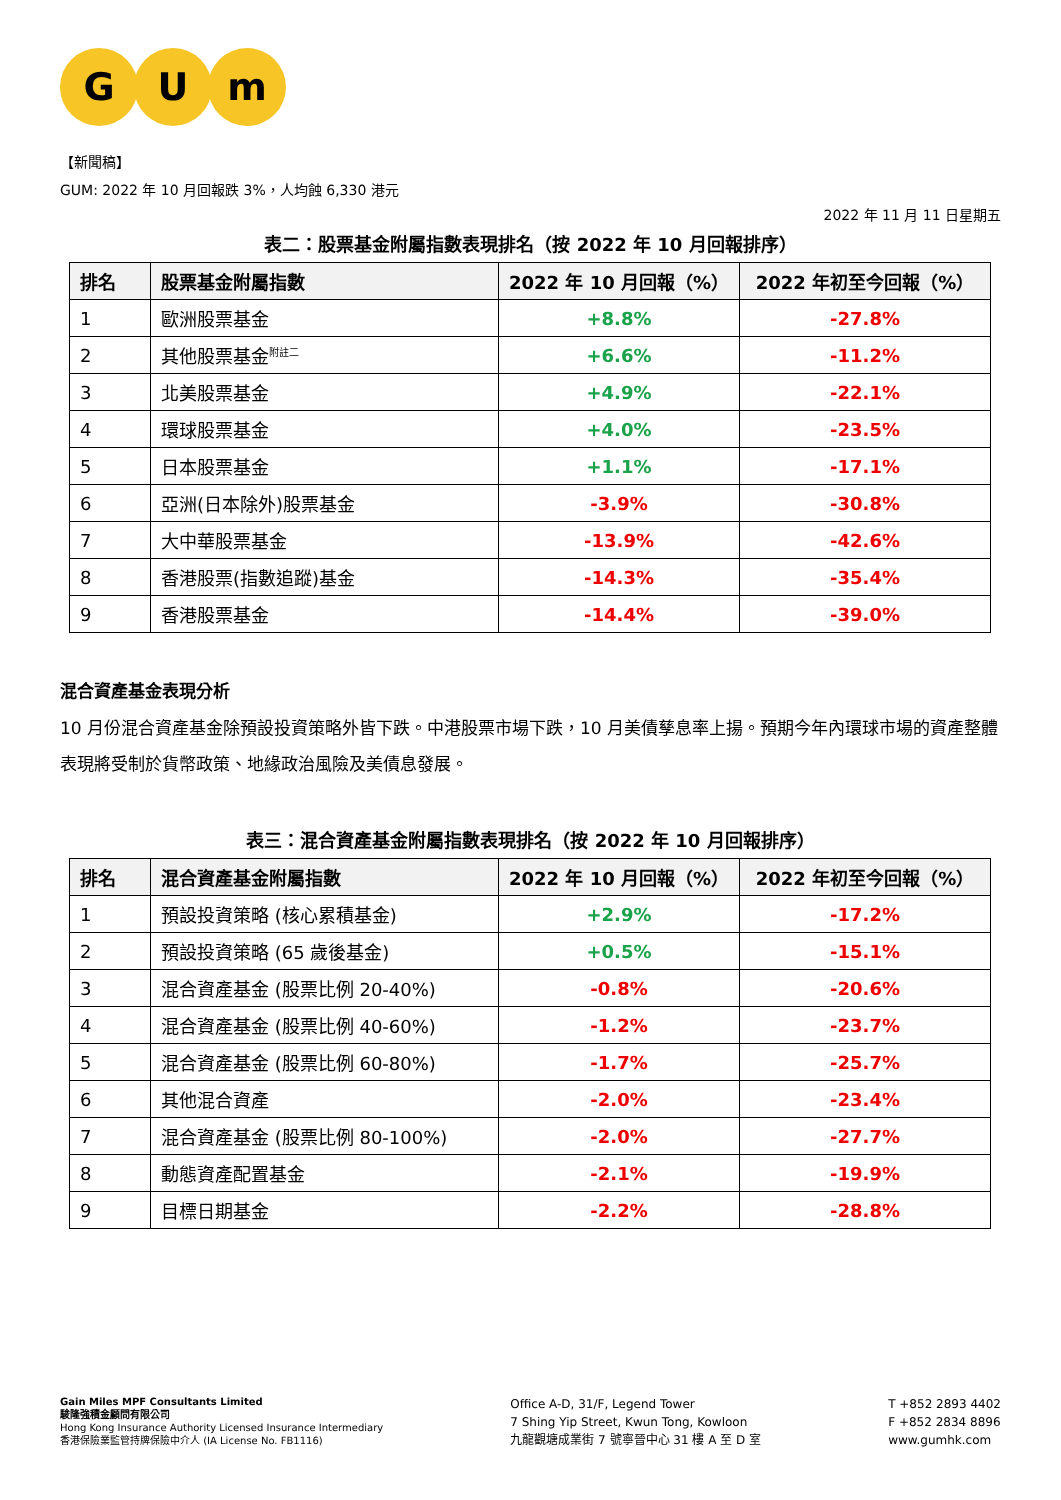G U m
【新聞稿】
GUM: 2022 年 10 月回報跌 3%，人均蝕 6,330 港元
2022 年 11 月 11 日星期五
表二：股票基金附屬指數表現排名（按 2022 年 10 月回報排序）
| 排名 | 股票基金附屬指數 | 2022 年 10 月回報（%） | 2022 年初至今回報（%） |
| --- | --- | --- | --- |
| 1 | 歐洲股票基金 | +8.8% | -27.8% |
| 2 | 其他股票基金<sup>附註二</sup> | +6.6% | -11.2% |
| 3 | 北美股票基金 | +4.9% | -22.1% |
| 4 | 環球股票基金 | +4.0% | -23.5% |
| 5 | 日本股票基金 | +1.1% | -17.1% |
| 6 | 亞洲(日本除外)股票基金 | -3.9% | -30.8% |
| 7 | 大中華股票基金 | -13.9% | -42.6% |
| 8 | 香港股票(指數追蹤)基金 | -14.3% | -35.4% |
| 9 | 香港股票基金 | -14.4% | -39.0% |
混合資產基金表現分析
10 月份混合資產基金除預設投資策略外皆下跌。中港股票市場下跌，10 月美債孳息率上揚。預期今年內環球市場的資產整體表現將受制於貨幣政策、地緣政治風險及美債息發展。
表三：混合資產基金附屬指數表現排名（按 2022 年 10 月回報排序）
| 排名 | 混合資產基金附屬指數 | 2022 年 10 月回報（%） | 2022 年初至今回報（%） |
| --- | --- | --- | --- |
| 1 | 預設投資策略 (核心累積基金) | +2.9% | -17.2% |
| 2 | 預設投資策略 (65 歲後基金) | +0.5% | -15.1% |
| 3 | 混合資產基金 (股票比例 20-40%) | -0.8% | -20.6% |
| 4 | 混合資產基金 (股票比例 40-60%) | -1.2% | -23.7% |
| 5 | 混合資產基金 (股票比例 60-80%) | -1.7% | -25.7% |
| 6 | 其他混合資產 | -2.0% | -23.4% |
| 7 | 混合資產基金 (股票比例 80-100%) | -2.0% | -27.7% |
| 8 | 動態資產配置基金 | -2.1% | -19.9% |
| 9 | 目標日期基金 | -2.2% | -28.8% |
Gain Miles MPF Consultants Limited
駿隆強積金顧問有限公司
Hong Kong Insurance Authority Licensed Insurance Intermediary
香港保險業監管持牌保險中介人 (IA License No. FB1116)
Office A-D, 31/F, Legend Tower
7 Shing Yip Street, Kwun Tong, Kowloon
九龍觀塘成業街 7 號寧晉中心 31 樓 A 至 D 室
T +852 2893 4402
F +852 2834 8896
www.gumhk.com